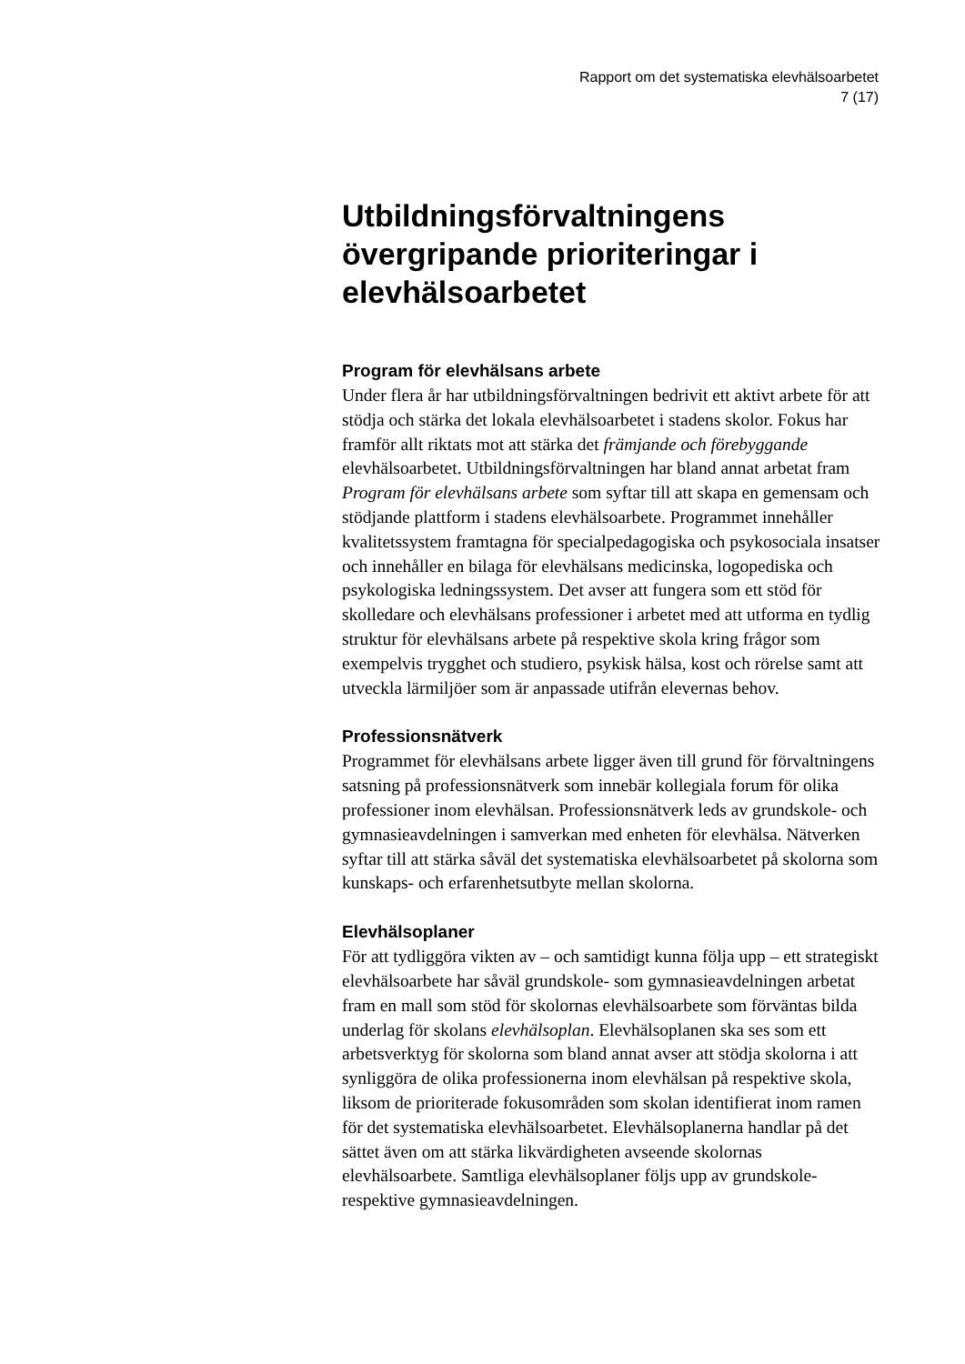Rapport om det systematiska elevhälsoarbetet
7 (17)
Utbildningsförvaltningens övergripande prioriteringar i elevhälsoarbetet
Program för elevhälsans arbete
Under flera år har utbildningsförvaltningen bedrivit ett aktivt arbete för att stödja och stärka det lokala elevhälsoarbetet i stadens skolor. Fokus har framför allt riktats mot att stärka det främjande och förebyggande elevhälsoarbetet. Utbildningsförvaltningen har bland annat arbetat fram Program för elevhälsans arbete som syftar till att skapa en gemensam och stödjande plattform i stadens elevhälsoarbete. Programmet innehåller kvalitetssystem framtagna för specialpedagogiska och psykosociala insatser och innehåller en bilaga för elevhälsans medicinska, logopediska och psykologiska ledningssystem. Det avser att fungera som ett stöd för skolledare och elevhälsans professioner i arbetet med att utforma en tydlig struktur för elevhälsans arbete på respektive skola kring frågor som exempelvis trygghet och studiero, psykisk hälsa, kost och rörelse samt att utveckla lärmiljöer som är anpassade utifrån elevernas behov.
Professionsnätverk
Programmet för elevhälsans arbete ligger även till grund för förvaltningens satsning på professionsnätverk som innebär kollegiala forum för olika professioner inom elevhälsan. Professionsnätverk leds av grundskole- och gymnasieavdelningen i samverkan med enheten för elevhälsa. Nätverken syftar till att stärka såväl det systematiska elevhälsoarbetet på skolorna som kunskaps- och erfarenhetsutbyte mellan skolorna.
Elevhälsoplaner
För att tydliggöra vikten av – och samtidigt kunna följa upp – ett strategiskt elevhälsoarbete har såväl grundskole- som gymnasieavdelningen arbetat fram en mall som stöd för skolornas elevhälsoarbete som förväntas bilda underlag för skolans elevhälsoplan. Elevhälsoplanen ska ses som ett arbetsverktyg för skolorna som bland annat avser att stödja skolorna i att synliggöra de olika professionerna inom elevhälsan på respektive skola, liksom de prioriterade fokusområden som skolan identifierat inom ramen för det systematiska elevhälsoarbetet. Elevhälsoplanerna handlar på det sättet även om att stärka likvärdigheten avseende skolornas elevhälsoarbete. Samtliga elevhälsoplaner följs upp av grundskole- respektive gymnasieavdelningen.